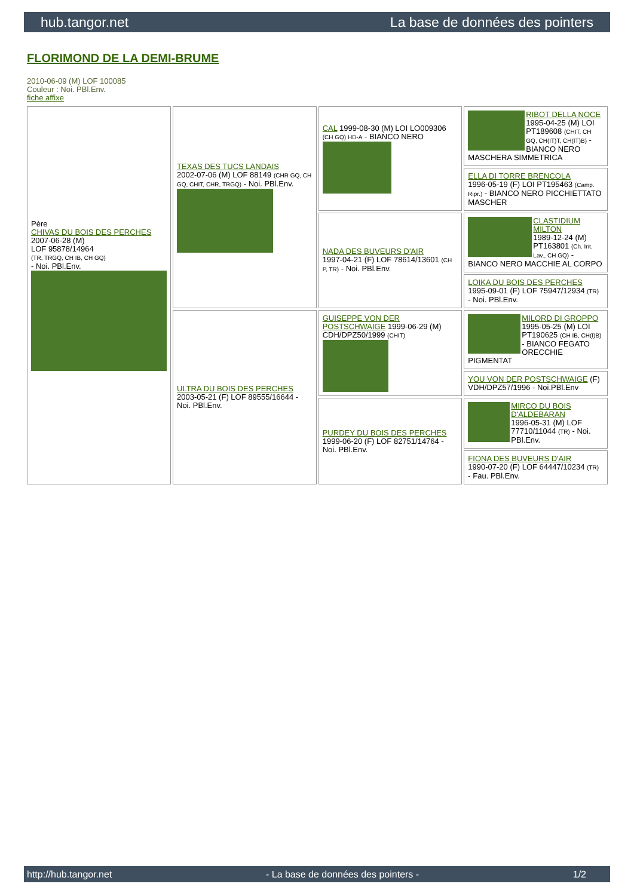hub.tangor.net La base de données des pointers
FLORIMOND DE LA DEMI-BRUME
2010-06-09 (M) LOF 100085
Couleur : Noi. PBl.Env.
fiche affixe
| Père CHIVAS DU BOIS DES PERCHES 2007-06-28 (M) LOF 95878/14964 (TR, TRGQ, CH IB, CH GQ) - Noi. PBl.Env. | TEXAS DES TUCS LANDAIS 2002-07-06 (M) LOF 88149 (CHR GQ, CH GQ, CHIT, CHR, TRGQ) - Noi. PBl.Env. | CAL 1999-08-30 (M) LOI LO009306 (CH GQ) HD-A - BIANCO NERO | RIBOT DELLA NOCE 1995-04-25 (M) LOI PT189608 (CHIT, CH GQ, CH(IT)T, CH(IT)B) - BIANCO NERO MASCHERA SIMMETRICA |
| | | | ELLA DI TORRE BRENCOLA 1996-05-19 (F) LOI PT195463 (Camp. Ripr.) - BIANCO NERO PICCHIETTATO MASCHER |
| | | NADA DES BUVEURS D'AIR 1997-04-21 (F) LOF 78614/13601 (CH P, TR) - Noi. PBl.Env. | CLASTIDIUM MILTON 1989-12-24 (M) PT163801 (Ch. Int. Lav., CH GQ) - BIANCO NERO MACCHIE AL CORPO |
| | | | LOIKA DU BOIS DES PERCHES 1995-09-01 (F) LOF 75947/12934 (TR) - Noi. PBl.Env. |
| | ULTRA DU BOIS DES PERCHES 2003-05-21 (F) LOF 89555/16644 - Noi. PBl.Env. | GUISEPPE VON DER POSTSCHWAIGE 1999-06-29 (M) CDH/DPZ50/1999 (CHIT) | MILORD DI GROPPO 1995-05-25 (M) LOI PT190625 (CH IB, CH(I)B) - BIANCO FEGATO ORECCHIE PIGMENTAT |
| | | | YOU VON DER POSTSCHWAIGE (F) VDH/DPZ57/1996 - Noi.PBl.Env |
| | | PURDEY DU BOIS DES PERCHES 1999-06-20 (F) LOF 82751/14764 - Noi. PBl.Env. | MIRCO DU BOIS D'ALDEBARAN 1996-05-31 (M) LOF 77710/11044 (TR) - Noi. PBl.Env. |
| | | | FIONA DES BUVEURS D'AIR 1990-07-20 (F) LOF 64447/10234 (TR) - Fau. PBl.Env. |
http://hub.tangor.net - La base de données des pointers - 1/2